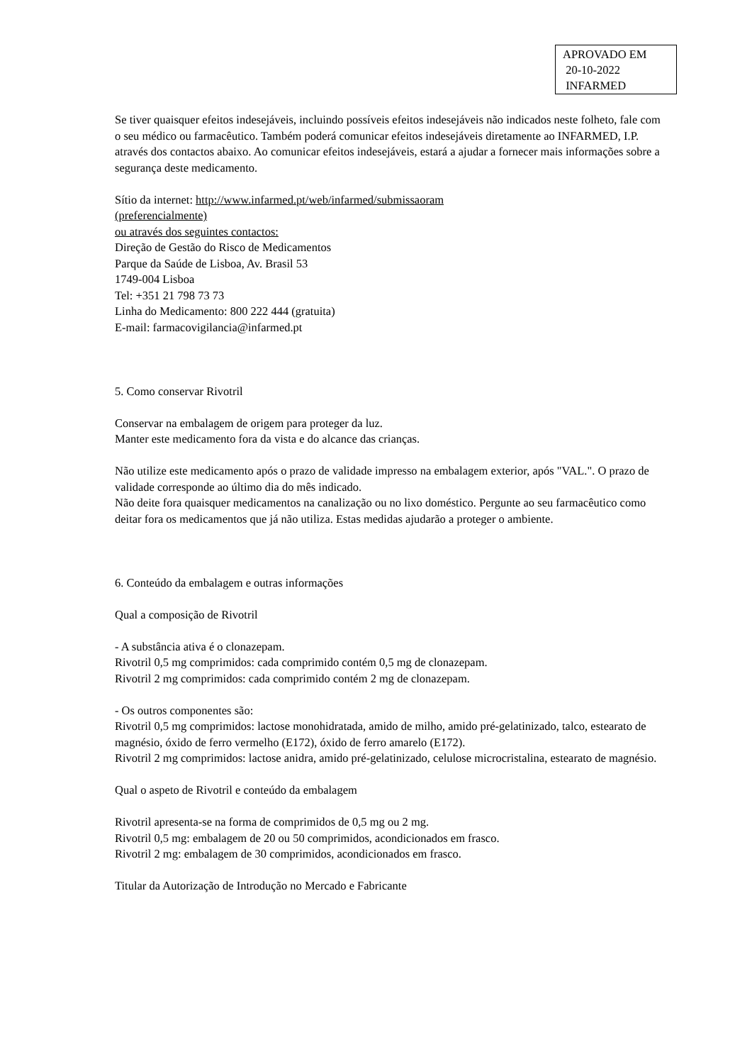APROVADO EM
20-10-2022
INFARMED
Se tiver quaisquer efeitos indesejáveis, incluindo possíveis efeitos indesejáveis não indicados neste folheto, fale com o seu médico ou farmacêutico. Também poderá comunicar efeitos indesejáveis diretamente ao INFARMED, I.P. através dos contactos abaixo. Ao comunicar efeitos indesejáveis, estará a ajudar a fornecer mais informações sobre a segurança deste medicamento.
Sítio da internet: http://www.infarmed.pt/web/infarmed/submissaoram
(preferencialmente)
ou através dos seguintes contactos:
Direção de Gestão do Risco de Medicamentos
Parque da Saúde de Lisboa, Av. Brasil 53
1749-004 Lisboa
Tel: +351 21 798 73 73
Linha do Medicamento: 800 222 444 (gratuita)
E-mail: farmacovigilancia@infarmed.pt
5. Como conservar Rivotril
Conservar na embalagem de origem para proteger da luz.
Manter este medicamento fora da vista e do alcance das crianças.
Não utilize este medicamento após o prazo de validade impresso na embalagem exterior, após "VAL.". O prazo de validade corresponde ao último dia do mês indicado.
Não deite fora quaisquer medicamentos na canalização ou no lixo doméstico. Pergunte ao seu farmacêutico como deitar fora os medicamentos que já não utiliza. Estas medidas ajudarão a proteger o ambiente.
6. Conteúdo da embalagem e outras informações
Qual a composição de Rivotril
- A substância ativa é o clonazepam.
Rivotril 0,5 mg comprimidos: cada comprimido contém 0,5 mg de clonazepam.
Rivotril 2 mg comprimidos: cada comprimido contém 2 mg de clonazepam.
- Os outros componentes são:
Rivotril 0,5 mg comprimidos: lactose monohidratada, amido de milho, amido pré-gelatinizado, talco, estearato de magnésio, óxido de ferro vermelho (E172), óxido de ferro amarelo (E172).
Rivotril 2 mg comprimidos: lactose anidra, amido pré-gelatinizado, celulose microcristalina, estearato de magnésio.
Qual o aspeto de Rivotril e conteúdo da embalagem
Rivotril apresenta-se na forma de comprimidos de 0,5 mg ou 2 mg.
Rivotril 0,5 mg: embalagem de 20 ou 50 comprimidos, acondicionados em frasco.
Rivotril 2 mg: embalagem de 30 comprimidos, acondicionados em frasco.
Titular da Autorização de Introdução no Mercado e Fabricante